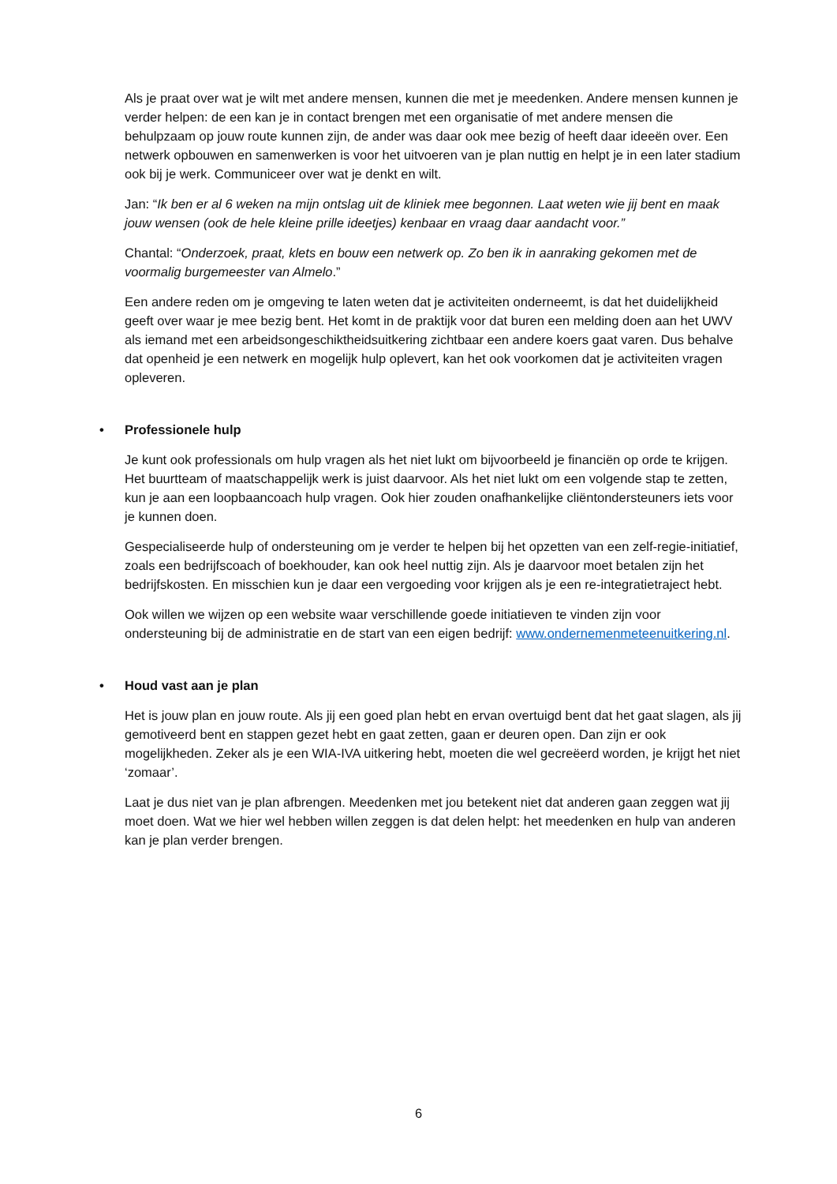Als je praat over wat je wilt met andere mensen, kunnen die met je meedenken. Andere mensen kunnen je verder helpen: de een kan je in contact brengen met een organisatie of met andere mensen die behulpzaam op jouw route kunnen zijn, de ander was daar ook mee bezig of heeft daar ideeën over. Een netwerk opbouwen en samenwerken is voor het uitvoeren van je plan nuttig en helpt je in een later stadium ook bij je werk. Communiceer over wat je denkt en wilt.
Jan: “Ik ben er al 6 weken na mijn ontslag uit de kliniek mee begonnen. Laat weten wie jij bent en maak jouw wensen (ook de hele kleine prille ideetjes) kenbaar en vraag daar aandacht voor.”
Chantal: “Onderzoek, praat, klets en bouw een netwerk op. Zo ben ik in aanraking gekomen met de voormalig burgemeester van Almelo.”
Een andere reden om je omgeving te laten weten dat je activiteiten onderneemt, is dat het duidelijkheid geeft over waar je mee bezig bent. Het komt in de praktijk voor dat buren een melding doen aan het UWV als iemand met een arbeidsongeschiktheidsuitkering zichtbaar een andere koers gaat varen. Dus behalve dat openheid je een netwerk en mogelijk hulp oplevert, kan het ook voorkomen dat je activiteiten vragen opleveren.
• Professionele hulp
Je kunt ook professionals om hulp vragen als het niet lukt om bijvoorbeeld je financiën op orde te krijgen. Het buurtteam of maatschappelijk werk is juist daarvoor. Als het niet lukt om een volgende stap te zetten, kun je aan een loopbaancoach hulp vragen. Ook hier zouden onafhankelijke cliëntondersteuners iets voor je kunnen doen.
Gespecialiseerde hulp of ondersteuning om je verder te helpen bij het opzetten van een zelf-regie-initiatief, zoals een bedrijfscoach of boekhouder, kan ook heel nuttig zijn. Als je daarvoor moet betalen zijn het bedrijfskosten. En misschien kun je daar een vergoeding voor krijgen als je een re-integratietraject hebt.
Ook willen we wijzen op een website waar verschillende goede initiatieven te vinden zijn voor ondersteuning bij de administratie en de start van een eigen bedrijf: www.ondernemenmeteenuitkering.nl.
• Houd vast aan je plan
Het is jouw plan en jouw route. Als jij een goed plan hebt en ervan overtuigd bent dat het gaat slagen, als jij gemotiveerd bent en stappen gezet hebt en gaat zetten, gaan er deuren open. Dan zijn er ook mogelijkheden. Zeker als je een WIA-IVA uitkering hebt, moeten die wel gecreëerd worden, je krijgt het niet ‘zomaar’.
Laat je dus niet van je plan afbrengen. Meedenken met jou betekent niet dat anderen gaan zeggen wat jij moet doen. Wat we hier wel hebben willen zeggen is dat delen helpt: het meedenken en hulp van anderen kan je plan verder brengen.
6